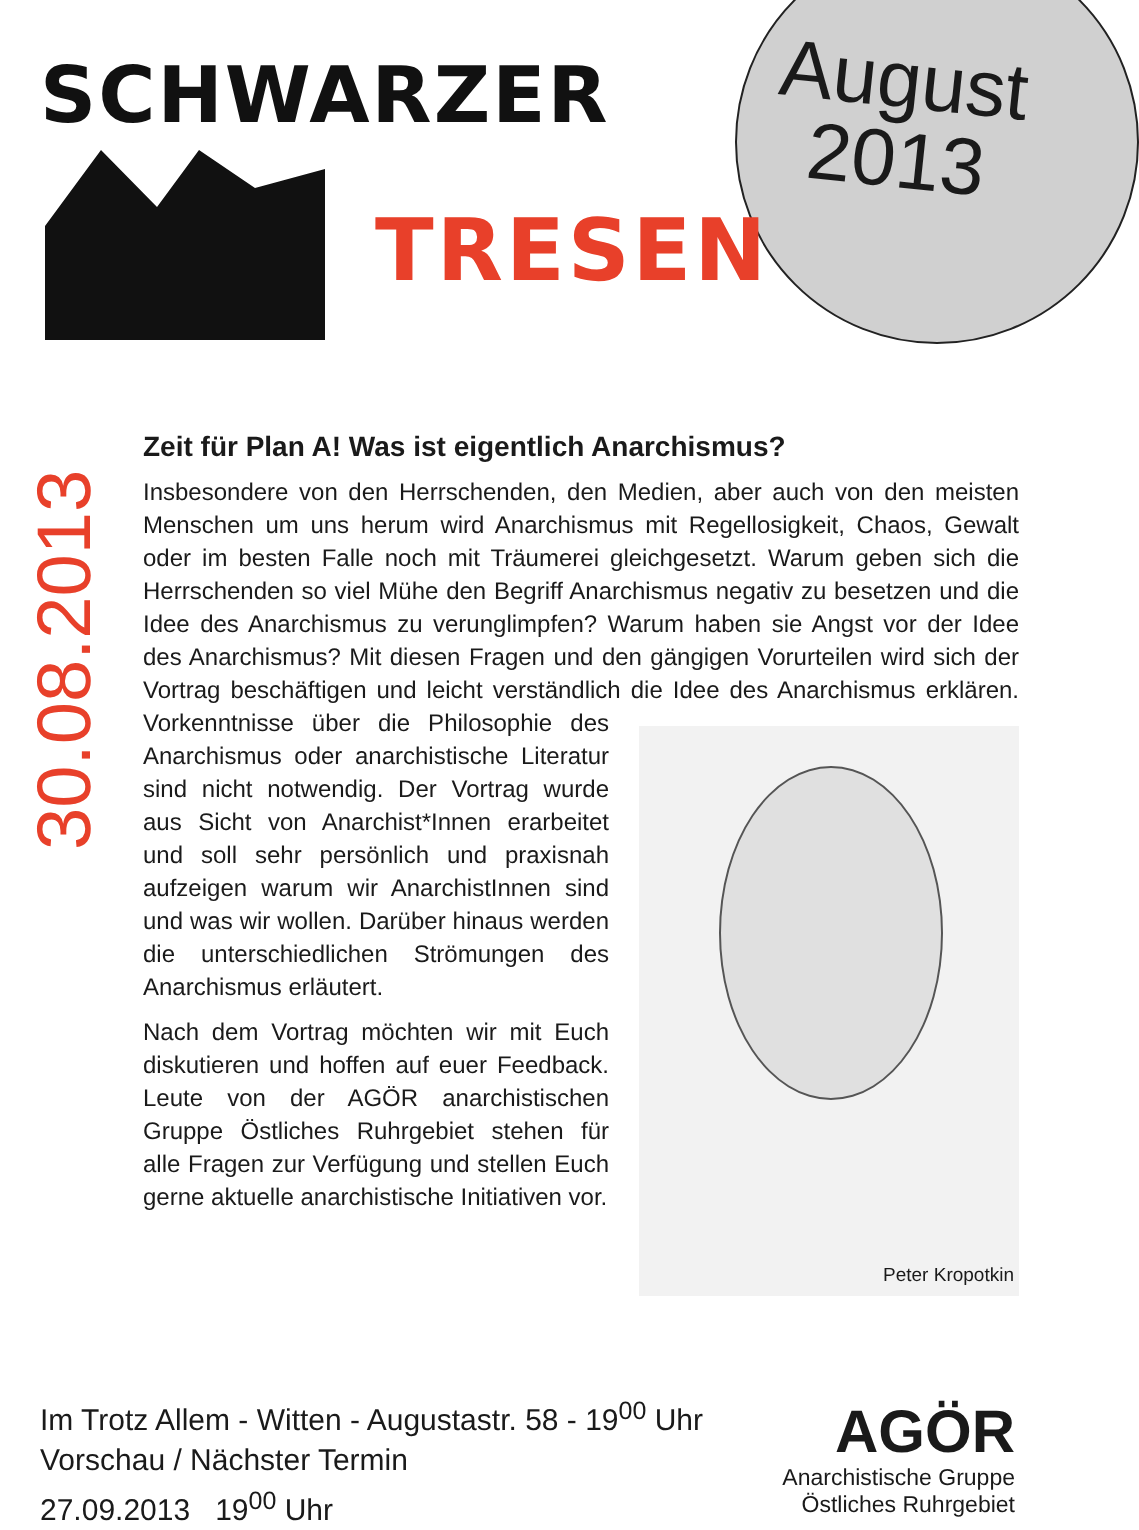August
2013
SCHWARZER
TRESEN
30.08.2013
Zeit für Plan A! Was ist eigentlich Anarchismus?
Insbesondere von den Herrschenden, den Medien, aber auch von den meisten Menschen um uns herum wird Anarchismus mit Regellosigkeit, Chaos, Gewalt oder im besten Falle noch mit Träumerei gleichgesetzt. Warum geben sich die Herrschenden so viel Mühe den Begriff Anarchismus negativ zu besetzen und die Idee des Anarchismus zu verunglimpfen? Warum haben sie Angst vor der Idee des Anarchismus? Mit diesen Fragen und den gängigen Vorurteilen wird sich der Vortrag beschäftigen und leicht verständlich die Idee Peter Kropotkin des Anarchismus erklären. Vorkenntnisse über die Philosophie des Anarchismus oder anarchistische Literatur sind nicht notwendig. Der Vortrag wurde aus Sicht von Anarchist*Innen erarbeitet und soll sehr persönlich und praxisnah aufzeigen warum wir AnarchistInnen sind und was wir wollen. Darüber hinaus werden die unterschiedlichen Strömungen des Anarchismus erläutert.
Nach dem Vortrag möchten wir mit Euch diskutieren und hoffen auf euer Feedback. Leute von der AGÖR anarchistischen Gruppe Östliches Ruhrgebiet stehen für alle Fragen zur Verfügung und stellen Euch gerne aktuelle anarchistische Initiativen vor.
Im Trotz Allem - Witten - Augustastr. 58 - 19<sup>00</sup> Uhr
Vorschau / Nächster Termin
27.09.2013 19<sup>00</sup> Uhr
AGÖR
Anarchistische Gruppe
Östliches Ruhrgebiet